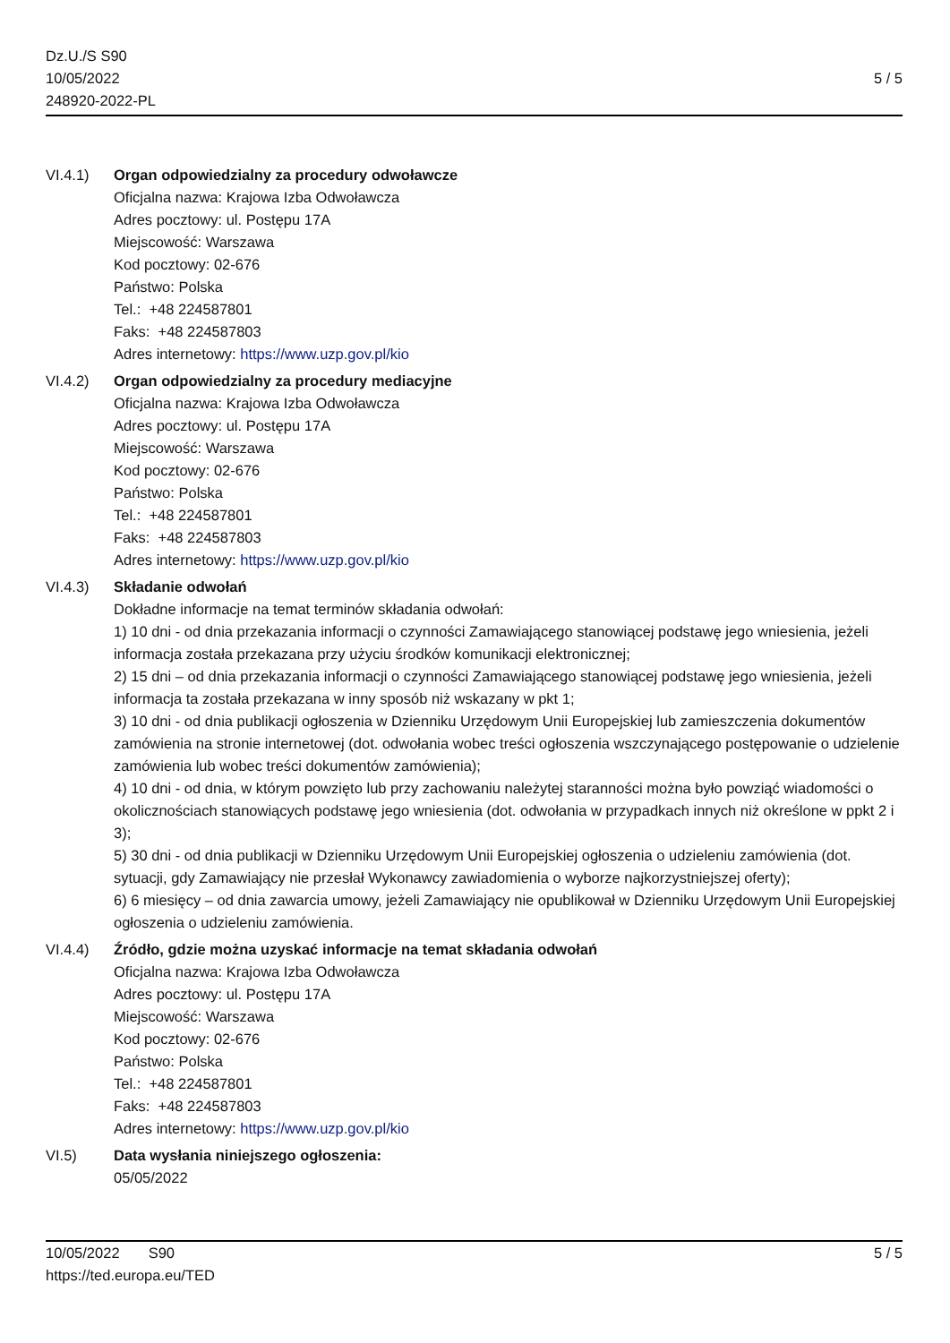Dz.U./S S90
10/05/2022
248920-2022-PL
5 / 5
VI.4.1) Organ odpowiedzialny za procedury odwoławcze
Oficjalna nazwa: Krajowa Izba Odwoławcza
Adres pocztowy: ul. Postępu 17A
Miejscowość: Warszawa
Kod pocztowy: 02-676
Państwo: Polska
Tel.: +48 224587801
Faks: +48 224587803
Adres internetowy: https://www.uzp.gov.pl/kio
VI.4.2) Organ odpowiedzialny za procedury mediacyjne
Oficjalna nazwa: Krajowa Izba Odwoławcza
Adres pocztowy: ul. Postępu 17A
Miejscowość: Warszawa
Kod pocztowy: 02-676
Państwo: Polska
Tel.: +48 224587801
Faks: +48 224587803
Adres internetowy: https://www.uzp.gov.pl/kio
VI.4.3) Składanie odwołań
Dokładne informacje na temat terminów składania odwołań:
1) 10 dni - od dnia przekazania informacji o czynności Zamawiającego stanowiącej podstawę jego wniesienia, jeżeli informacja została przekazana przy użyciu środków komunikacji elektronicznej;
2) 15 dni – od dnia przekazania informacji o czynności Zamawiającego stanowiącej podstawę jego wniesienia, jeżeli informacja ta została przekazana w inny sposób niż wskazany w pkt 1;
3) 10 dni - od dnia publikacji ogłoszenia w Dzienniku Urzędowym Unii Europejskiej lub zamieszczenia dokumentów zamówienia na stronie internetowej (dot. odwołania wobec treści ogłoszenia wszczynającego postępowanie o udzielenie zamówienia lub wobec treści dokumentów zamówienia);
4) 10 dni - od dnia, w którym powzięto lub przy zachowaniu należytej staranności można było powziąć wiadomości o okolicznościach stanowiących podstawę jego wniesienia (dot. odwołania w przypadkach innych niż określone w ppkt 2 i 3);
5) 30 dni - od dnia publikacji w Dzienniku Urzędowym Unii Europejskiej ogłoszenia o udzieleniu zamówienia (dot. sytuacji, gdy Zamawiający nie przesłał Wykonawcy zawiadomienia o wyborze najkorzystniejszej oferty);
6) 6 miesięcy – od dnia zawarcia umowy, jeżeli Zamawiający nie opublikował w Dzienniku Urzędowym Unii Europejskiej ogłoszenia o udzieleniu zamówienia.
VI.4.4) Źródło, gdzie można uzyskać informacje na temat składania odwołań
Oficjalna nazwa: Krajowa Izba Odwoławcza
Adres pocztowy: ul. Postępu 17A
Miejscowość: Warszawa
Kod pocztowy: 02-676
Państwo: Polska
Tel.: +48 224587801
Faks: +48 224587803
Adres internetowy: https://www.uzp.gov.pl/kio
VI.5) Data wysłania niniejszego ogłoszenia:
05/05/2022
10/05/2022 S90
https://ted.europa.eu/TED
5 / 5